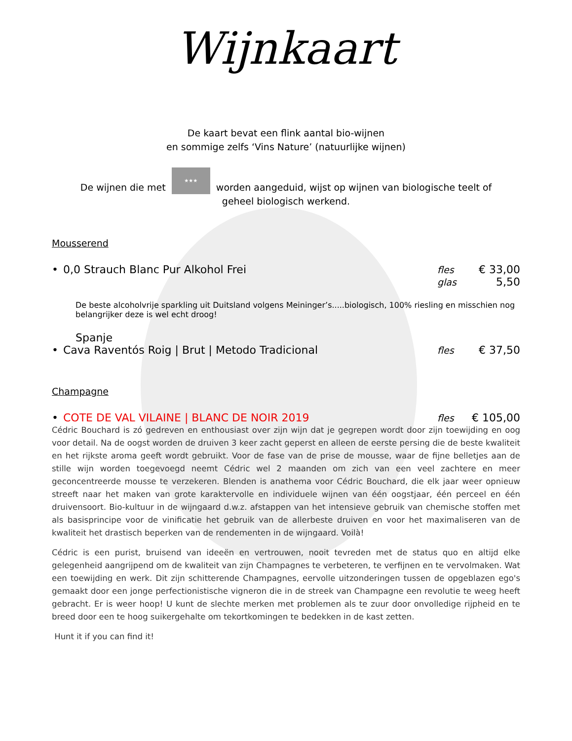Wijnkaart
De kaart bevat een flink aantal bio-wijnen
en sommige zelfs ‘Vins Nature’ (natuurlijke wijnen)
De wijnen die met ★★★ worden aangeduid, wijst op wijnen van biologische teelt of
geheel biologisch werkend.
Mousserend
• 0,0 Strauch Blanc Pur Alkohol Frei fles € 33,00
glas 5,50
De beste alcoholvrije sparkling uit Duitsland volgens Meininger’s.....biologisch, 100% riesling en misschien nog belangrijker deze is wel echt droog!
Spanje
• Cava Raventós Roig | Brut | Metodo Tradicional fles € 37,50
Champagne
• COTE DE VAL VILAINE | BLANC DE NOIR 2019 fles € 105,00
Cédric Bouchard is zó gedreven en enthousiast over zijn wijn dat je gegrepen wordt door zijn toewijding en oog voor detail. Na de oogst worden de druiven 3 keer zacht geperst en alleen de eerste persing die de beste kwaliteit en het rijkste aroma geeft wordt gebruikt. Voor de fase van de prise de mousse, waar de fijne belletjes aan de stille wijn worden toegevoegd neemt Cédric wel 2 maanden om zich van een veel zachtere en meer geconcentreerde mousse te verzekeren. Blenden is anathema voor Cédric Bouchard, die elk jaar weer opnieuw streeft naar het maken van grote karaktervolle en individuele wijnen van één oogstjaar, één perceel en één druivensoort. Bio-kultuur in de wijngaard d.w.z. afstappen van het intensieve gebruik van chemische stoffen met als basisprincipe voor de vinificatie het gebruik van de allerbeste druiven en voor het maximaliseren van de kwaliteit het drastisch beperken van de rendementen in de wijngaard. Voilà!
Cédric is een purist, bruisend van ideeën en vertrouwen, nooit tevreden met de status quo en altijd elke gelegenheid aangrijpend om de kwaliteit van zijn Champagnes te verbeteren, te verfijnen en te vervolmaken. Wat een toewijding en werk. Dit zijn schitterende Champagnes, eervolle uitzonderingen tussen de opgeblazen ego's gemaakt door een jonge perfectionistische vigneron die in de streek van Champagne een revolutie te weeg heeft gebracht. Er is weer hoop! U kunt de slechte merken met problemen als te zuur door onvolledige rijpheid en te breed door een te hoog suikergehalte om tekortkomingen te bedekken in de kast zetten.
Hunt it if you can find it!